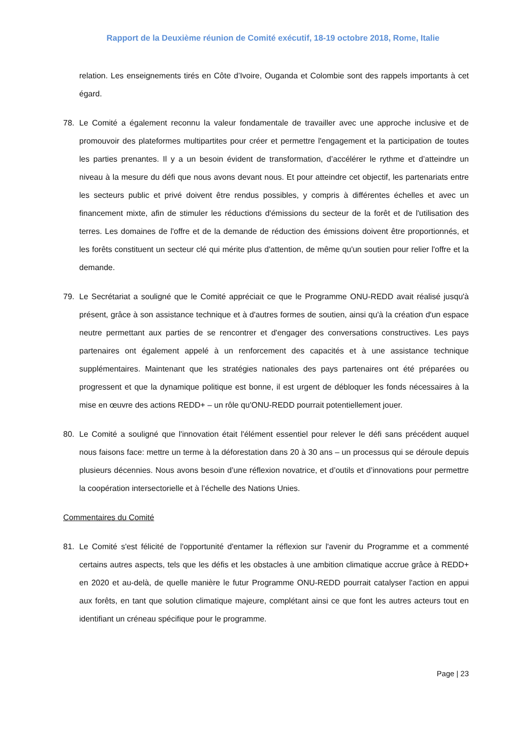Rapport de la Deuxième réunion de Comité exécutif, 18-19 octobre 2018, Rome, Italie
relation. Les enseignements tirés en Côte d’Ivoire, Ouganda et Colombie sont des rappels importants à cet égard.
78. Le Comité a également reconnu la valeur fondamentale de travailler avec une approche inclusive et de promouvoir des plateformes multipartites pour créer et permettre l'engagement et la participation de toutes les parties prenantes. Il y a un besoin évident de transformation, d’accélérer le rythme et d’atteindre un niveau à la mesure du défi que nous avons devant nous. Et pour atteindre cet objectif, les partenariats entre les secteurs public et privé doivent être rendus possibles, y compris à différentes échelles et avec un financement mixte, afin de stimuler les réductions d'émissions du secteur de la forêt et de l'utilisation des terres. Les domaines de l'offre et de la demande de réduction des émissions doivent être proportionnés, et les forêts constituent un secteur clé qui mérite plus d'attention, de même qu'un soutien pour relier l'offre et la demande.
79. Le Secrétariat a souligné que le Comité appréciait ce que le Programme ONU-REDD avait réalisé jusqu'à présent, grâce à son assistance technique et à d'autres formes de soutien, ainsi qu'à la création d'un espace neutre permettant aux parties de se rencontrer et d'engager des conversations constructives. Les pays partenaires ont également appelé à un renforcement des capacités et à une assistance technique supplémentaires. Maintenant que les stratégies nationales des pays partenaires ont été préparées ou progressent et que la dynamique politique est bonne, il est urgent de débloquer les fonds nécessaires à la mise en œuvre des actions REDD+ – un rôle qu'ONU-REDD pourrait potentiellement jouer.
80. Le Comité a souligné que l'innovation était l'élément essentiel pour relever le défi sans précédent auquel nous faisons face: mettre un terme à la déforestation dans 20 à 30 ans – un processus qui se déroule depuis plusieurs décennies. Nous avons besoin d’une réflexion novatrice, et d’outils et d’innovations pour permettre la coopération intersectorielle et à l’échelle des Nations Unies.
Commentaires du Comité
81. Le Comité s'est félicité de l'opportunité d'entamer la réflexion sur l'avenir du Programme et a commenté certains autres aspects, tels que les défis et les obstacles à une ambition climatique accrue grâce à REDD+ en 2020 et au-delà, de quelle manière le futur Programme ONU-REDD pourrait catalyser l'action en appui aux forêts, en tant que solution climatique majeure, complétant ainsi ce que font les autres acteurs tout en identifiant un créneau spécifique pour le programme.
Page | 23